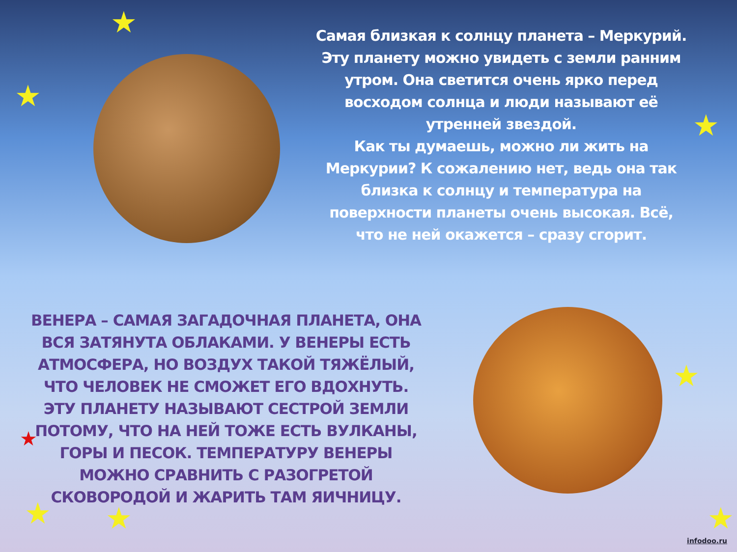★
★
★
★
★ ★ ★
★
Самая близкая к солнцу планета – Меркурий.
Эту планету можно увидеть с земли ранним утром. Она светится очень ярко перед восходом солнца и люди называют её утренней звездой.
Как ты думаешь, можно ли жить на Меркурии? К сожалению нет, ведь она так близка к солнцу и температура на поверхности планеты очень высокая. Всё, что не ней окажется – сразу сгорит.
ВЕНЕРА – САМАЯ ЗАГАДОЧНАЯ ПЛАНЕТА, ОНА ВСЯ ЗАТЯНУТА ОБЛАКАМИ. У ВЕНЕРЫ ЕСТЬ АТМОСФЕРА, НО ВОЗДУХ ТАКОЙ ТЯЖЁЛЫЙ, ЧТО ЧЕЛОВЕК НЕ СМОЖЕТ ЕГО ВДОХНУТЬ. ЭТУ ПЛАНЕТУ НАЗЫВАЮТ СЕСТРОЙ ЗЕМЛИ ПОТОМУ, ЧТО НА НЕЙ ТОЖЕ ЕСТЬ ВУЛКАНЫ, ГОРЫ И ПЕСОК. ТЕМПЕРАТУРУ ВЕНЕРЫ МОЖНО СРАВНИТЬ С РАЗОГРЕТОЙ СКОВОРОДОЙ И ЖАРИТЬ ТАМ ЯИЧНИЦУ.
infodoo.ru